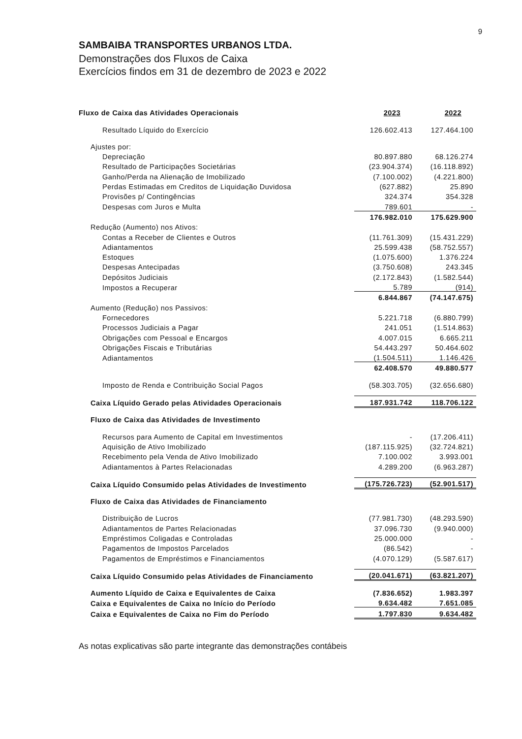9
SAMBAIBA TRANSPORTES URBANOS LTDA.
Demonstrações dos Fluxos de Caixa
Exercícios findos em 31 de dezembro de 2023 e 2022
| Fluxo de Caixa das Atividades Operacionais | 2023 | 2022 |
| Resultado Líquido do Exercício | 126.602.413 | 127.464.100 |
| Ajustes por: | | |
| Depreciação | 80.897.880 | 68.126.274 |
| Resultado de Participações Societárias | (23.904.374) | (16.118.892) |
| Ganho/Perda na Alienação de Imobilizado | (7.100.002) | (4.221.800) |
| Perdas Estimadas em Creditos de Liquidação Duvidosa | (627.882) | 25.890 |
| Provisões p/ Contingências | 324.374 | 354.328 |
| Despesas com Juros e Multa | 789.601 | - |
| | 176.982.010 | 175.629.900 |
| Redução (Aumento) nos Ativos: | | |
| Contas a Receber de Clientes e Outros | (11.761.309) | (15.431.229) |
| Adiantamentos | 25.599.438 | (58.752.557) |
| Estoques | (1.075.600) | 1.376.224 |
| Despesas Antecipadas | (3.750.608) | 243.345 |
| Depósitos Judiciais | (2.172.843) | (1.582.544) |
| Impostos a Recuperar | 5.789 | (914) |
| | 6.844.867 | (74.147.675) |
| Aumento (Redução) nos Passivos: | | |
| Fornecedores | 5.221.718 | (6.880.799) |
| Processos Judiciais a Pagar | 241.051 | (1.514.863) |
| Obrigações com Pessoal e Encargos | 4.007.015 | 6.665.211 |
| Obrigações Fiscais e Tributárias | 54.443.297 | 50.464.602 |
| Adiantamentos | (1.504.511) | 1.146.426 |
| | 62.408.570 | 49.880.577 |
| Imposto de Renda e Contribuição Social Pagos | (58.303.705) | (32.656.680) |
| Caixa Líquido Gerado pelas Atividades Operacionais | 187.931.742 | 118.706.122 |
| Fluxo de Caixa das Atividades de Investimento | | |
| Recursos para Aumento de Capital em Investimentos | - | (17.206.411) |
| Aquisição de Ativo Imobilizado | (187.115.925) | (32.724.821) |
| Recebimento pela Venda de Ativo Imobilizado | 7.100.002 | 3.993.001 |
| Adiantamentos à Partes Relacionadas | 4.289.200 | (6.963.287) |
| Caixa Líquido Consumido pelas Atividades de Investimento | (175.726.723) | (52.901.517) |
| Fluxo de Caixa das Atividades de Financiamento | | |
| Distribuição de Lucros | (77.981.730) | (48.293.590) |
| Adiantamentos de Partes Relacionadas | 37.096.730 | (9.940.000) |
| Empréstimos Coligadas e Controladas | 25.000.000 | - |
| Pagamentos de Impostos Parcelados | (86.542) | - |
| Pagamentos de Empréstimos e Financiamentos | (4.070.129) | (5.587.617) |
| Caixa Líquido Consumido pelas Atividades de Financiamento | (20.041.671) | (63.821.207) |
| Aumento Líquido de Caixa e Equivalentes de Caixa | (7.836.652) | 1.983.397 |
| Caixa e Equivalentes de Caixa no Início do Período | 9.634.482 | 7.651.085 |
| Caixa e Equivalentes de Caixa no Fim do Período | 1.797.830 | 9.634.482 |
As notas explicativas são parte integrante das demonstrações contábeis